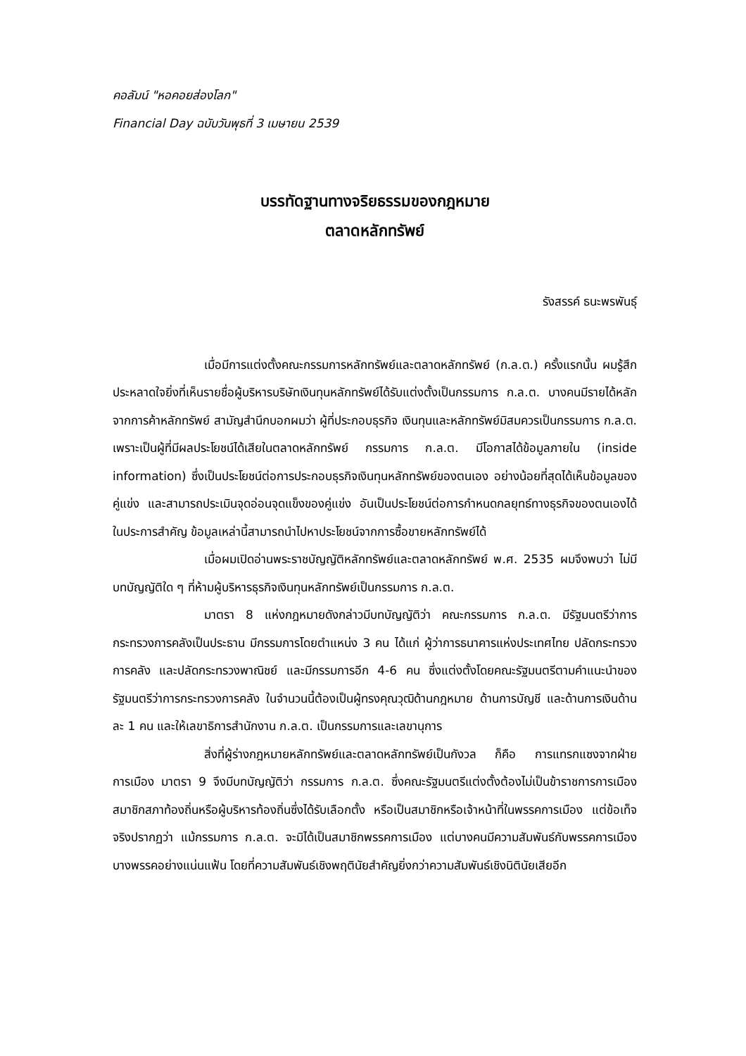คอลัมน์ "หอคอยส่องโลก"
Financial Day ฉบับวันพุธที่ 3 เมษายน 2539
บรรทัดฐานทางจริยธรรมของกฎหมาย
ตลาดหลักทรัพย์
รังสรรค์ ธนะพรพันธุ์
เมื่อมีการแต่งตั้งคณะกรรมการหลักทรัพย์และตลาดหลักทรัพย์ (ก.ล.ต.) ครั้งแรกนั้น ผมรู้สึกประหลาดใจยิ่งที่เห็นรายชื่อผู้บริหารบริษัทเงินทุนหลักทรัพย์ได้รับแต่งตั้งเป็นกรรมการ ก.ล.ต. บางคนมีรายได้หลักจากการค้าหลักทรัพย์ สามัญสำนึกบอกผมว่า ผู้ที่ประกอบธุรกิจ เงินทุนและหลักทรัพย์มิสมควรเป็นกรรมการ ก.ล.ต. เพราะเป็นผู้ที่มีผลประโยชน์ได้เสียในตลาดหลักทรัพย์ กรรมการ ก.ล.ต. มีโอกาสได้ข้อมูลภายใน (inside information) ซึ่งเป็นประโยชน์ต่อการประกอบธุรกิจเงินทุนหลักทรัพย์ของตนเอง อย่างน้อยที่สุดได้เห็นข้อมูลของคู่แข่ง และสามารถประเมินจุดอ่อนจุดแข็งของคู่แข่ง อันเป็นประโยชน์ต่อการกำหนดกลยุทธ์ทางธุรกิจของตนเองได้ ในประการสำคัญ ข้อมูลเหล่านี้สามารถนำไปหาประโยชน์จากการซื้อขายหลักทรัพย์ได้
เมื่อผมเปิดอ่านพระราชบัญญัติหลักทรัพย์และตลาดหลักทรัพย์ พ.ศ. 2535 ผมจึงพบว่า ไม่มีบทบัญญัติใด ๆ ที่ห้ามผู้บริหารธุรกิจเงินทุนหลักทรัพย์เป็นกรรมการ ก.ล.ต.
มาตรา 8 แห่งกฎหมายดังกล่าวมีบทบัญญัติว่า คณะกรรมการ ก.ล.ต. มีรัฐมนตรีว่าการกระทรวงการคลังเป็นประธาน มีกรรมการโดยตำแหน่ง 3 คน ได้แก่ ผู้ว่าการธนาคารแห่งประเทศไทย ปลัดกระทรวงการคลัง และปลัดกระทรวงพาณิชย์ และมีกรรมการอีก 4-6 คน ซึ่งแต่งตั้งโดยคณะรัฐมนตรีตามคำแนะนำของรัฐมนตรีว่าการกระทรวงการคลัง ในจำนวนนี้ต้องเป็นผู้ทรงคุณวุฒิด้านกฎหมาย ด้านการบัญชี และด้านการเงินด้านละ 1 คน และให้เลขาธิการสำนักงาน ก.ล.ต. เป็นกรรมการและเลขานุการ
สิ่งที่ผู้ร่างกฎหมายหลักทรัพย์และตลาดหลักทรัพย์เป็นกังวล ก็คือ การแทรกแซงจากฝ่ายการเมือง มาตรา 9 จึงมีบทบัญญัติว่า กรรมการ ก.ล.ต. ซึ่งคณะรัฐมนตรีแต่งตั้งต้องไม่เป็นข้าราชการการเมือง สมาชิกสภาท้องถิ่นหรือผู้บริหารท้องถิ่นซึ่งได้รับเลือกตั้ง หรือเป็นสมาชิกหรือเจ้าหน้าที่ในพรรคการเมือง แต่ข้อเท็จจริงปรากฏว่า แม้กรรมการ ก.ล.ต. จะมิได้เป็นสมาชิกพรรคการเมือง แต่บางคนมีความสัมพันธ์กับพรรคการเมืองบางพรรคอย่างแน่นแฟ้น โดยที่ความสัมพันธ์เชิงพฤตินัยสำคัญยิ่งกว่าความสัมพันธ์เชิงนิตินัยเสียอีก